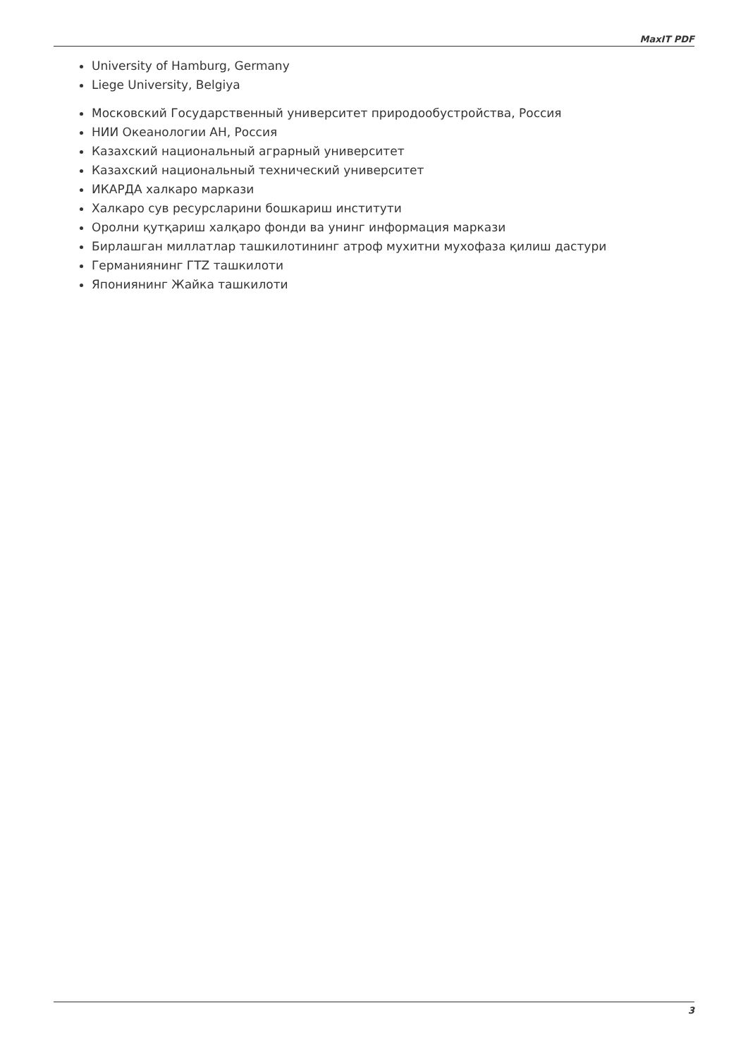MaxIT PDF
University of Hamburg, Germany
Liege University, Belgiya
Московский Государственный университет природообустройства, Россия
НИИ Океанологии АН, Россия
Казахский национальный аграрный университет
Казахский национальный технический университет
ИКАРДА халкаро маркази
Халкаро сув ресурсларини бошкариш институти
Оролни қутқариш халқаро фонди ва унинг информация маркази
Бирлашган миллатлар ташкилотининг атроф мухитни мухофаза қилиш дастури
Германиянинг ГТZ ташкилоти
Япониянинг Жайка ташкилоти
3